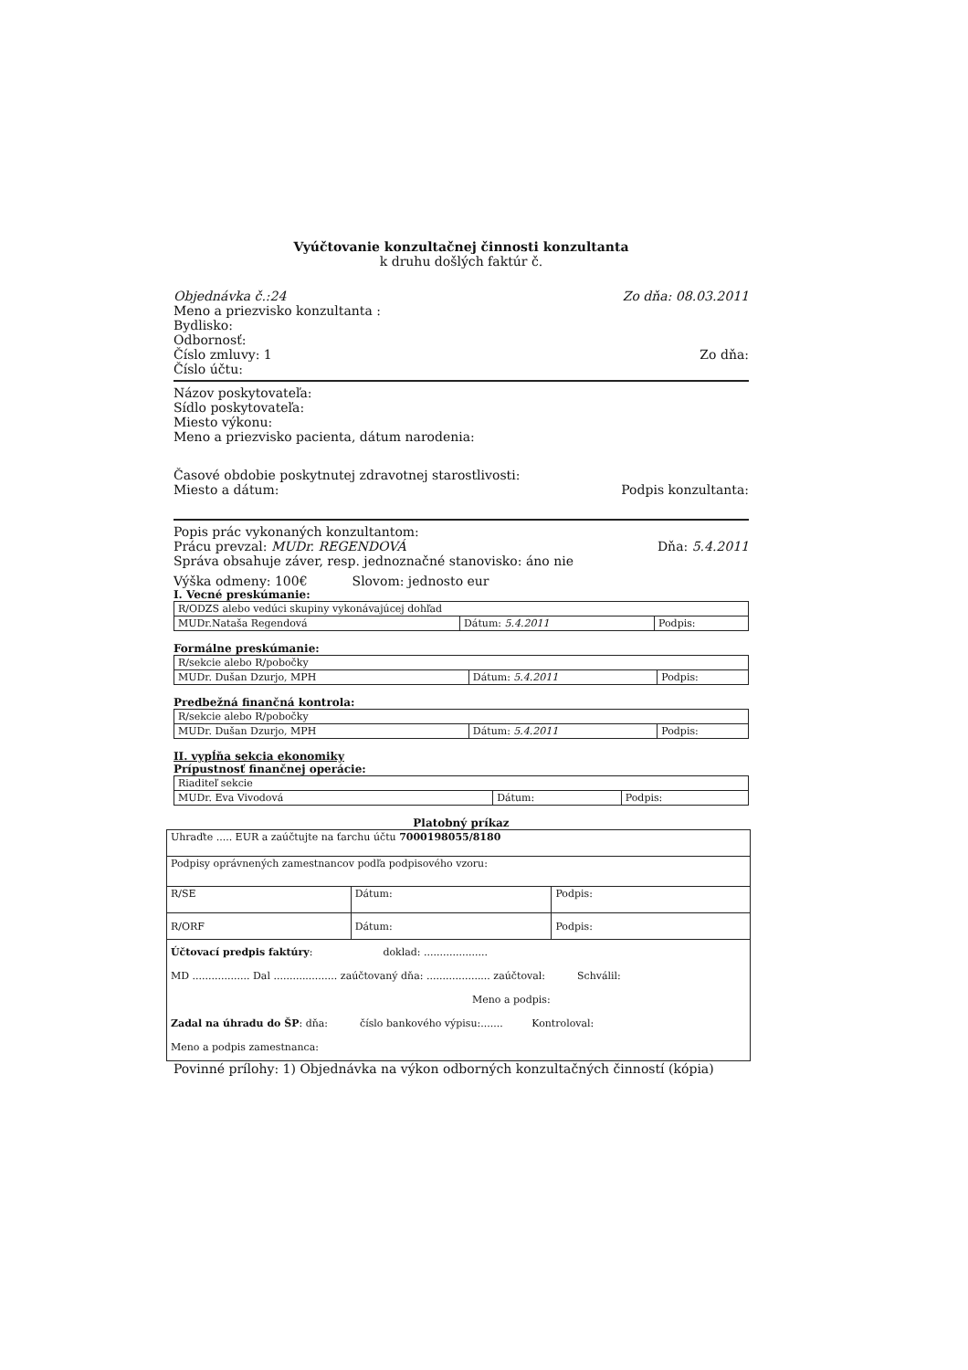Vyúčtovanie konzultačnej činnosti konzultanta
k druhu došlých faktúr č.
Objednávka č.:24 Zo dňa: 08.03.2011
Meno a priezvisko konzultanta :
Bydlisko:
Odbornosť:
Číslo zmluvy: 1 Zo dňa:
Číslo účtu:
Názov poskytovateľa:
Sídlo poskytovateľa:
Miesto výkonu:
Meno a priezvisko pacienta, dátum narodenia:
Časové obdobie poskytnutej zdravotnej starostlivosti:
Miesto a dátum: Podpis konzultanta:
Popis prác vykonaných konzultantom:
Prácu prevzal: MUDr. REGENDOVÁ Dňa: 5.4.2011
Správa obsahuje záver, resp. jednoznačné stanovisko: áno nie
Výška odmeny: 100€ Slovom: jednosto eur
I. Vecné preskúmanie:
| R/ODZS alebo vedúci skupiny vykonávajúcej dohľad | | |
| MUDr.Nataša Regendová | Dátum: 5.4.2011 | Podpis: |
Formálne preskúmanie:
| R/sekcie alebo R/pobočky | | |
| MUDr. Dušan Dzurjo, MPH | Dátum: 5.4.2011 | Podpis: |
Predbežná finančná kontrola:
| R/sekcie alebo R/pobočky | | |
| MUDr. Dušan Dzurjo, MPH | Dátum: 5.4.2011 | Podpis: |
II. vypĺňa sekcia ekonomiky
Prípustnosť finančnej operácie:
| Riaditeľ sekcie | | |
| MUDr. Eva Vivodová | Dátum: | Podpis: |
Platobný príkaz
| Uhraďte ..... EUR a zaúčtujte na ťarchu účtu 7000198055/8180 | | |
| Podpisy oprávnených zamestnancov podľa podpisového vzoru: | | |
| R/SE | Dátum: | Podpis: |
| R/ORF | Dátum: | Podpis: |
| Účtovací predpis faktúry : doklad: .................... MD .................. Dal .................... zaúčtovaný dňa: .................... zaúčtoval: Schválil: Meno a podpis: Zadal na úhradu do ŠP : dňa: číslo bankového výpisu:....... Kontroloval: Meno a podpis zamestnanca: | | |
Povinné prílohy: 1) Objednávka na výkon odborných konzultačných činností (kópia)